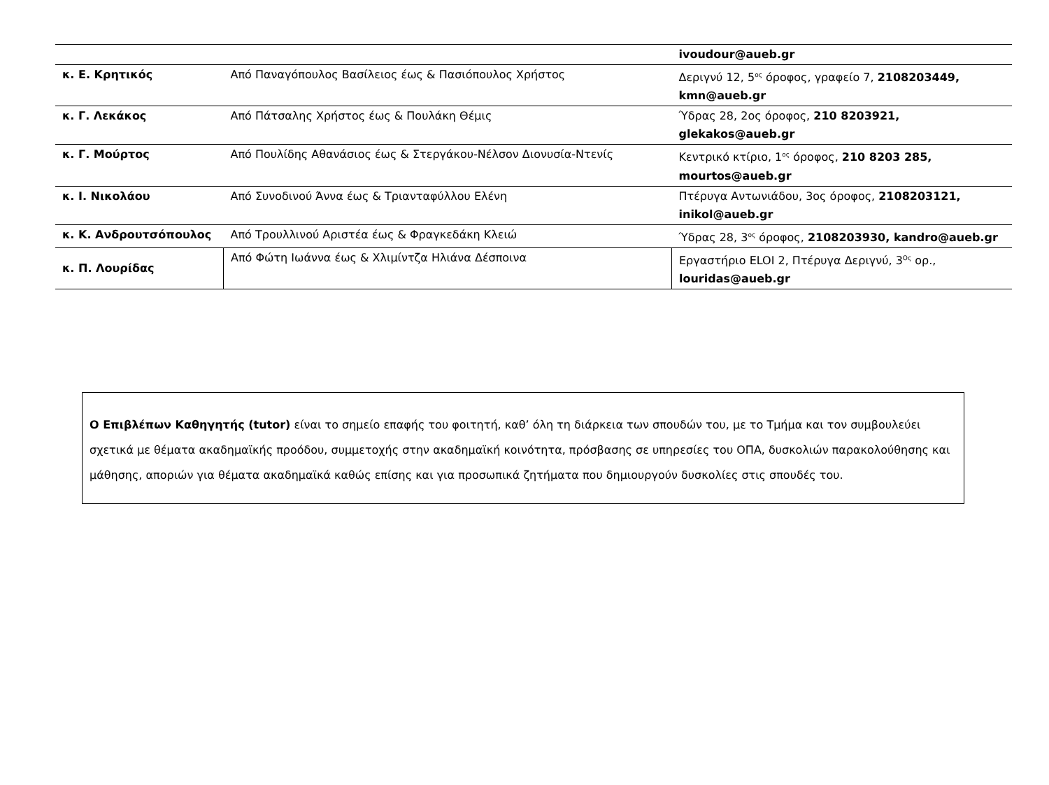| | | ivoudour@aueb.gr |
| κ. Ε. Κρητικός | Από Παναγόπουλος Βασίλειος έως & Πασιόπουλος Χρήστος | Δεριγνύ 12, 5<sup>ος</sup> όροφος, γραφείο 7, 2108203449, kmn@aueb.gr |
| κ. Γ. Λεκάκος | Από Πάτσαλης Χρήστος έως & Πουλάκη Θέμις | Ύδρας 28, 2ος όροφος, 210 8203921, glekakos@aueb.gr |
| κ. Γ. Μούρτος | Από Πουλίδης Αθανάσιος έως & Στεργάκου-Νέλσον Διονυσία-Ντενίς | Κεντρικό κτίριο, 1<sup>ος</sup> όροφος, 210 8203 285, mourtos@aueb.gr |
| κ. Ι. Νικολάου | Από Συνοδινού Άννα έως & Τριανταφύλλου Ελένη | Πτέρυγα Αντωνιάδου, 3ος όροφος, 2108203121, inikol@aueb.gr |
| κ. Κ. Ανδρουτσόπουλος | Από Τρουλλινού Αριστέα έως & Φραγκεδάκη Κλειώ | Ύδρας 28, 3<sup>ος</sup> όροφος, 2108203930, kandro@aueb.gr |
| κ. Π. Λουρίδας | Από Φώτη Ιωάννα έως & Χλιμίντζα Ηλιάνα Δέσποινα | Εργαστήριο ELOI 2, Πτέρυγα Δεριγνύ, 3<sup>Ος</sup> ορ., louridas@aueb.gr |
Ο Επιβλέπων Καθηγητής (tutor) είναι το σημείο επαφής του φοιτητή, καθ’ όλη τη διάρκεια των σπουδών του, με το Τμήμα και τον συμβουλεύει σχετικά με θέματα ακαδημαϊκής προόδου, συμμετοχής στην ακαδημαϊκή κοινότητα, πρόσβασης σε υπηρεσίες του ΟΠΑ, δυσκολιών παρακολούθησης και μάθησης, αποριών για θέματα ακαδημαϊκά καθώς επίσης και για προσωπικά ζητήματα που δημιουργούν δυσκολίες στις σπουδές του.